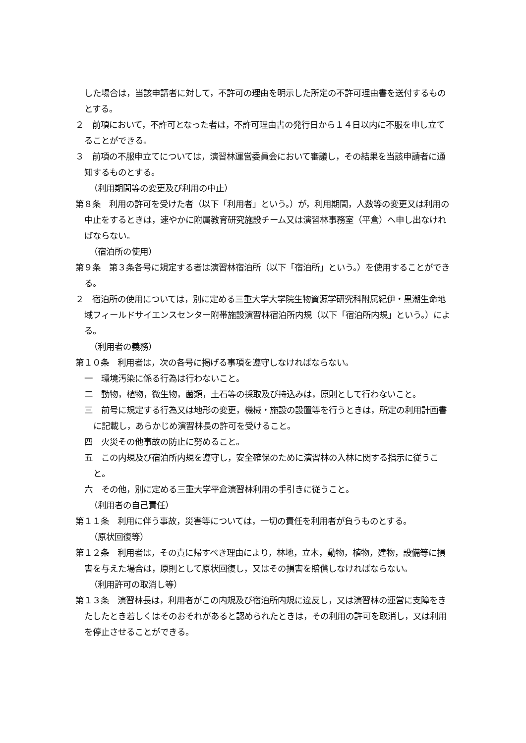した場合は，当該申請者に対して，不許可の理由を明示した所定の不許可理由書を送付するものとする。
２　前項において，不許可となった者は，不許可理由書の発行日から１４日以内に不服を申し立てることができる。
３　前項の不服申立てについては，演習林運営委員会において審議し，その結果を当該申請者に通知するものとする。
（利用期間等の変更及び利用の中止）
第８条　利用の許可を受けた者（以下「利用者」という。）が，利用期間，人数等の変更又は利用の中止をするときは，速やかに附属教育研究施設チーム又は演習林事務室（平倉）へ申し出なければならない。
（宿泊所の使用）
第９条　第３条各号に規定する者は演習林宿泊所（以下「宿泊所」という。）を使用することができる。
２　宿泊所の使用については，別に定める三重大学大学院生物資源学研究科附属紀伊・黒潮生命地域フィールドサイエンスセンター附帯施設演習林宿泊所内規（以下「宿泊所内規」という。）による。
（利用者の義務）
第１０条　利用者は，次の各号に掲げる事項を遵守しなければならない。
一　環境汚染に係る行為は行わないこと。
二　動物，植物，微生物，菌類，土石等の採取及び持込みは，原則として行わないこと。
三　前号に規定する行為又は地形の変更，機械・施設の設置等を行うときは，所定の利用計画書に記載し，あらかじめ演習林長の許可を受けること。
四　火災その他事故の防止に努めること。
五　この内規及び宿泊所内規を遵守し，安全確保のために演習林の入林に関する指示に従うこと。
六　その他，別に定める三重大学平倉演習林利用の手引きに従うこと。
（利用者の自己責任）
第１１条　利用に伴う事故，災害等については，一切の責任を利用者が負うものとする。
（原状回復等）
第１２条　利用者は，その責に帰すべき理由により，林地，立木，動物，植物，建物，設備等に損害を与えた場合は，原則として原状回復し，又はその損害を賠償しなければならない。
（利用許可の取消し等）
第１３条　演習林長は，利用者がこの内規及び宿泊所内規に違反し，又は演習林の運営に支障をきたしたとき若しくはそのおそれがあると認められたときは，その利用の許可を取消し，又は利用を停止させることができる。